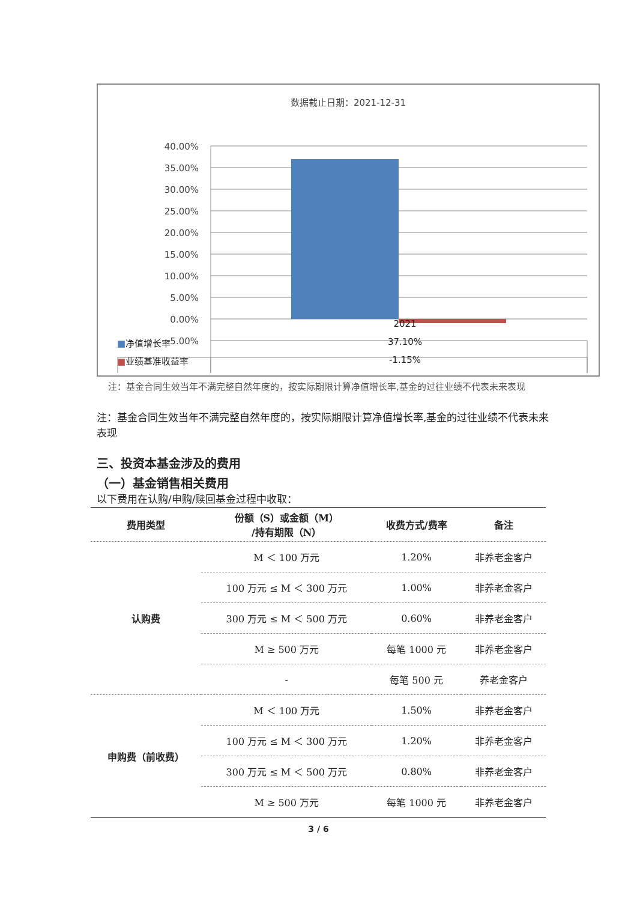数据截止日期：2021-12-31
40.00%
35.00%
30.00%
25.00%
20.00%
15.00%
10.00%
5.00%
0.00%
-5.00%
2021
■净值增长率 37.10%
■业绩基准收益率 -1.15%
注：基金合同生效当年不满完整自然年度的，按实际期限计算净值增长率,基金的过往业绩不代表未来表现
注：基金合同生效当年不满完整自然年度的，按实际期限计算净值增长率,基金的过往业绩不代表未来表现
三、投资本基金涉及的费用
（一）基金销售相关费用
以下费用在认购/申购/赎回基金过程中收取：
| 费用类型 | 份额（S）或金额（M） /持有期限（N） | 收费方式/费率 | 备注 |
| --- | --- | --- | --- |
| 认购费 | M ＜ 100 万元 | 1.20% | 非养老金客户 |
| | 100 万元 ≤ M ＜ 300 万元 | 1.00% | 非养老金客户 |
| | 300 万元 ≤ M ＜ 500 万元 | 0.60% | 非养老金客户 |
| | M ≥ 500 万元 | 每笔 1000 元 | 非养老金客户 |
| | - | 每笔 500 元 | 养老金客户 |
| 申购费（前收费） | M ＜ 100 万元 | 1.50% | 非养老金客户 |
| | 100 万元 ≤ M ＜ 300 万元 | 1.20% | 非养老金客户 |
| | 300 万元 ≤ M ＜ 500 万元 | 0.80% | 非养老金客户 |
| | M ≥ 500 万元 | 每笔 1000 元 | 非养老金客户 |
3 / 6